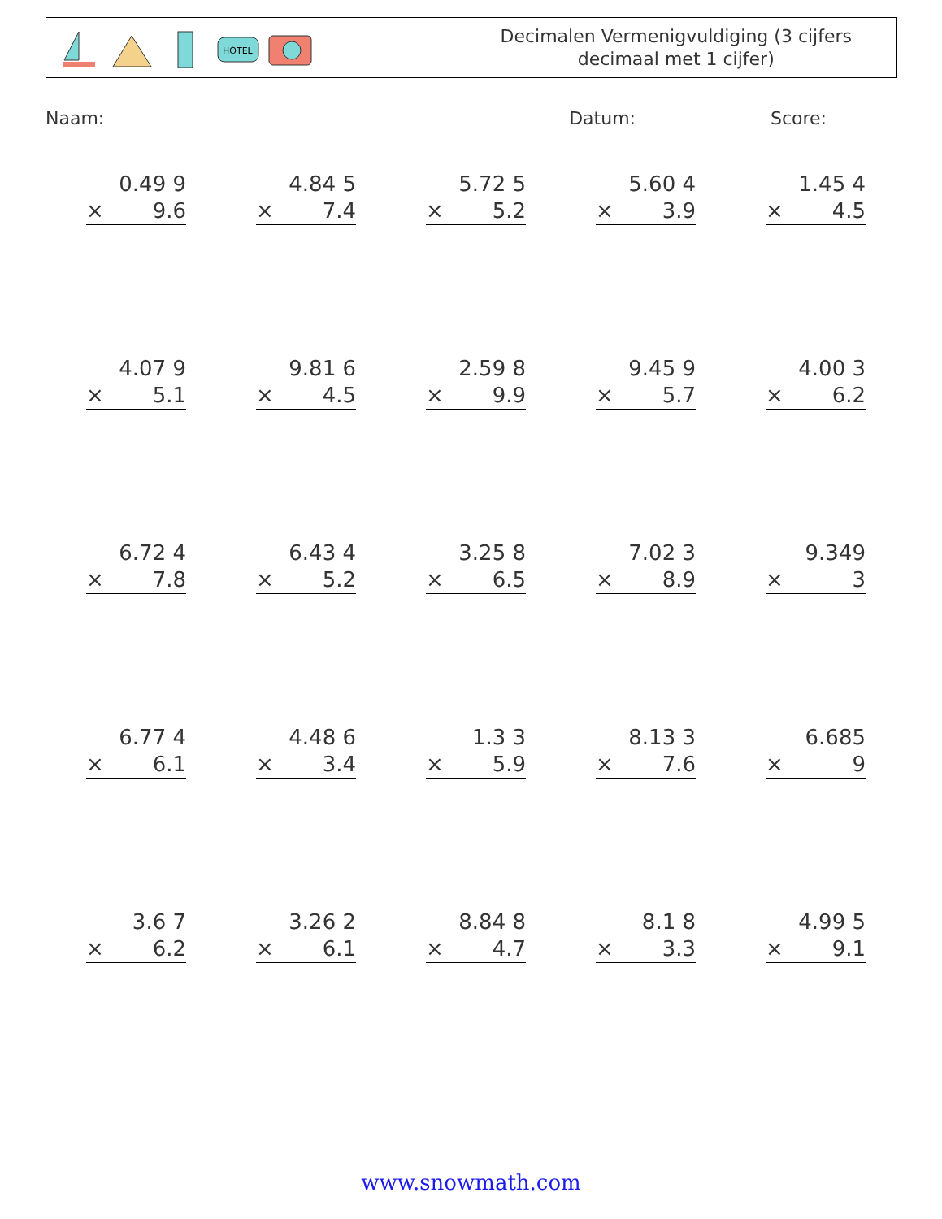HOTEL
Decimalen Vermenigvuldiging (3 cijfers
decimaal met 1 cijfer)
Naam: Datum: Score:
0.49 9
× 9.6
4.84 5
× 7.4
5.72 5
× 5.2
5.60 4
× 3.9
1.45 4
× 4.5
4.07 9
× 5.1
9.81 6
× 4.5
2.59 8
× 9.9
9.45 9
× 5.7
4.00 3
× 6.2
6.72 4
× 7.8
6.43 4
× 5.2
3.25 8
× 6.5
7.02 3
× 8.9
9.349
× 3
6.77 4
× 6.1
4.48 6
× 3.4
1.3 3
× 5.9
8.13 3
× 7.6
6.685
× 9
3.6 7
× 6.2
3.26 2
× 6.1
8.84 8
× 4.7
8.1 8
× 3.3
4.99 5
× 9.1
www.snowmath.com